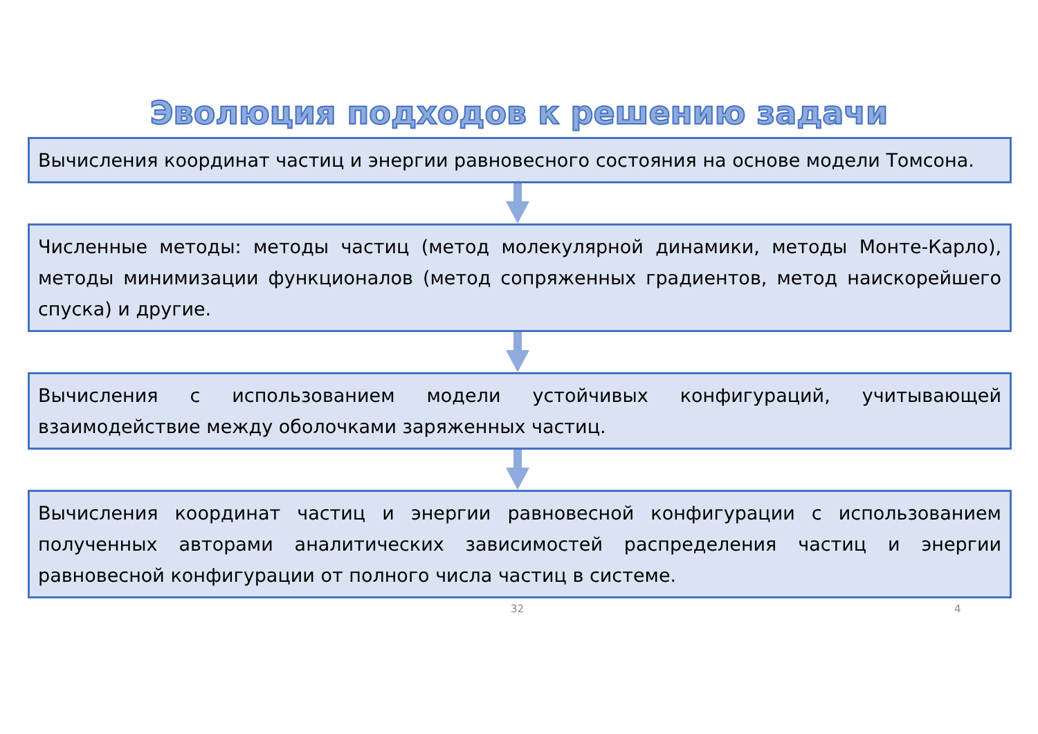Эволюция подходов к решению задачи
Вычисления координат частиц и энергии равновесного состояния на основе модели Томсона.
Численные методы: методы частиц (метод молекулярной динамики, методы Монте-Карло), методы минимизации функционалов (метод сопряженных градиентов, метод наискорейшего спуска) и другие.
Вычисления с использованием модели устойчивых конфигураций, учитывающей взаимодействие между оболочками заряженных частиц.
Вычисления координат частиц и энергии равновесной конфигурации с использованием полученных авторами аналитических зависимостей распределения частиц и энергии равновесной конфигурации от полного числа частиц в системе.
32 4